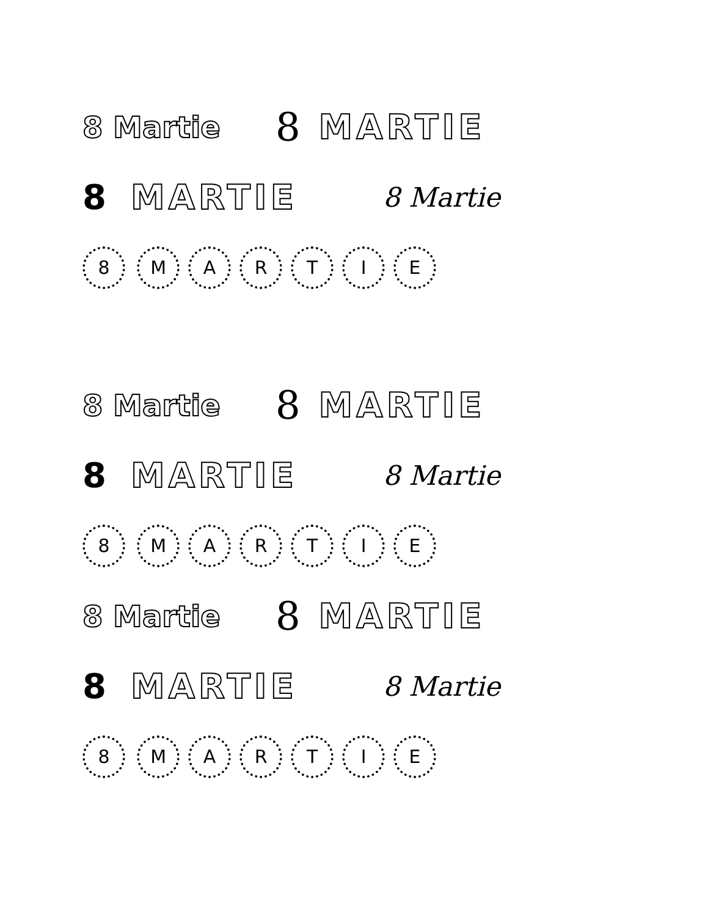8 Martie 8 MARTIE
8 MARTIE 8 Martie
8 M A R T I E
8 Martie 8 MARTIE
8 MARTIE 8 Martie
8 M A R T I E
8 Martie 8 MARTIE
8 MARTIE 8 Martie
8 M A R T I E